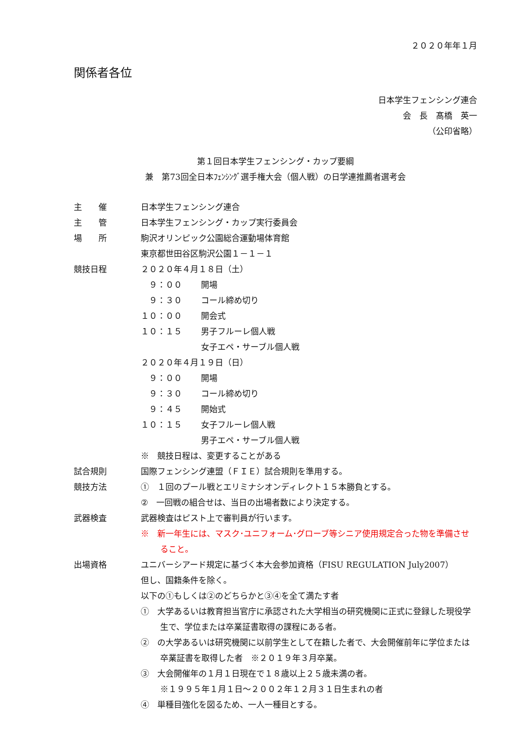２０２０年年１月
関係者各位
日本学生フェンシング連合
会　長　髙橋　英一
（公印省略）
第１回日本学生フェンシング・カップ要綱
兼　第73回全日本ﾌｪﾝｼﾝｸﾞ選手権大会（個人戦）の日学連推薦者選考会
主　　催 日本学生フェンシング連合
主　　管 日本学生フェンシング・カップ実行委員会
場　　所 駒沢オリンピック公園総合運動場体育館
東京都世田谷区駒沢公園１－１－１
競技日程 ２０２０年４月１８日（土）
　９：００ 開場
　９：３０ コール締め切り
１０：００ 開会式
１０：１５ 男子フルーレ個人戦
女子エペ・サーブル個人戦
２０２０年４月１９日（日）
　９：００ 開場
　９：３０ コール締め切り
　９：４５ 開始式
１０：１５ 女子フルーレ個人戦
男子エペ・サーブル個人戦
※　競技日程は、変更することがある
試合規則 国際フェンシング連盟（ＦＩＥ）試合規則を準用する。
競技方法 ①　１回のプール戦とエリミナシオンディレクト１５本勝負とする。
②　一回戦の組合せは、当日の出場者数により決定する。
武器検査 武器検査はピスト上で審判員が行います。
※　新一年生には、マスク･ユニフォーム･グローブ等シニア使用規定合った物を準備させること。
出場資格 ユニバーシアード規定に基づく本大会参加資格（FISU REGULATION July2007）
但し、国籍条件を除く。
以下の①もしくは②のどちらかと③④を全て満たす者
①　大学あるいは教育担当官庁に承認された大学相当の研究機関に正式に登録した現役学生で、学位または卒業証書取得の課程にある者。
②　の大学あるいは研究機関に以前学生として在籍した者で、大会開催前年に学位または卒業証書を取得した者　※２０１９年３月卒業。
③　大会開催年の１月１日現在で１８歳以上２５歳未満の者。
※１９９５年１月１日～２００２年１２月３１日生まれの者
④　単種目強化を図るため、一人一種目とする。